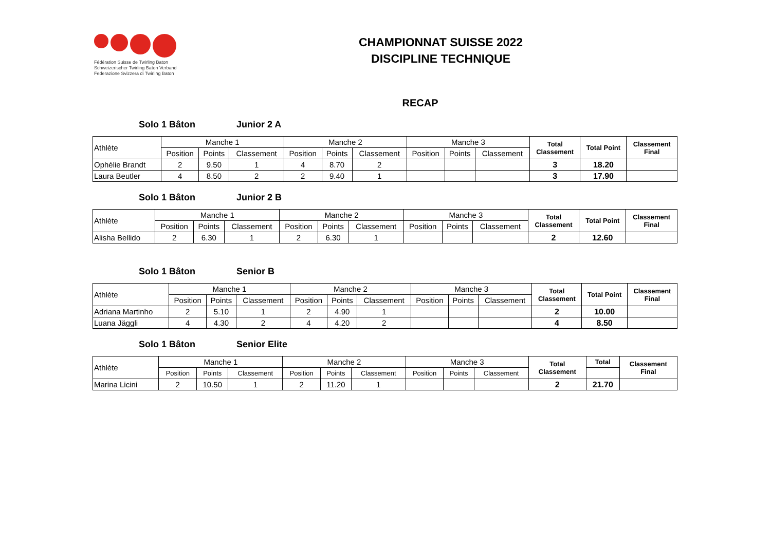Fédération Suisse de Twirling Baton
Schweizerischer Twirling Baton Verband
Federazione Svizzera di Twirling Baton
CHAMPIONNAT SUISSE 2022
DISCIPLINE TECHNIQUE
RECAP
Solo 1 Bâton Junior 2 A
| Athlète | Manche 1 | | | Manche 2 | | | Manche 3 | | | Total Classement | Total Point | Classement Final |
| --- | --- | --- | --- | --- | --- | --- | --- | --- | --- | --- | --- | --- |
| | Position | Points | Classement | Position | Points | Classement | Position | Points | Classement | | | |
| Ophélie Brandt | 2 | 9.50 | 1 | 4 | 8.70 | 2 | | | | 3 | 18.20 | |
| Laura Beutler | 4 | 8.50 | 2 | 2 | 9.40 | 1 | | | | 3 | 17.90 | |
Solo 1 Bâton Junior 2 B
| Athlète | Manche 1 | | | Manche 2 | | | Manche 3 | | | Total Classement | Total Point | Classement Final |
| --- | --- | --- | --- | --- | --- | --- | --- | --- | --- | --- | --- | --- |
| | Position | Points | Classement | Position | Points | Classement | Position | Points | Classement | | | |
| Alisha Bellido | 2 | 6.30 | 1 | 2 | 6.30 | 1 | | | | 2 | 12.60 | |
Solo 1 Bâton Senior B
| Athlète | Manche 1 | | | Manche 2 | | | Manche 3 | | | Total Classement | Total Point | Classement Final |
| --- | --- | --- | --- | --- | --- | --- | --- | --- | --- | --- | --- | --- |
| | Position | Points | Classement | Position | Points | Classement | Position | Points | Classement | | | |
| Adriana Martinho | 2 | 5.10 | 1 | 2 | 4.90 | 1 | | | | 2 | 10.00 | |
| Luana Jäggli | 4 | 4.30 | 2 | 4 | 4.20 | 2 | | | | 4 | 8.50 | |
Solo 1 Bâton Senior Elite
| Athlète | Manche 1 | | | Manche 2 | | | Manche 3 | | | Total Classement | Total | Classement Final |
| --- | --- | --- | --- | --- | --- | --- | --- | --- | --- | --- | --- | --- |
| | Position | Points | Classement | Position | Points | Classement | Position | Points | Classement | | | |
| Marina Licini | 2 | 10.50 | 1 | 2 | 11.20 | 1 | | | | 2 | 21.70 | |